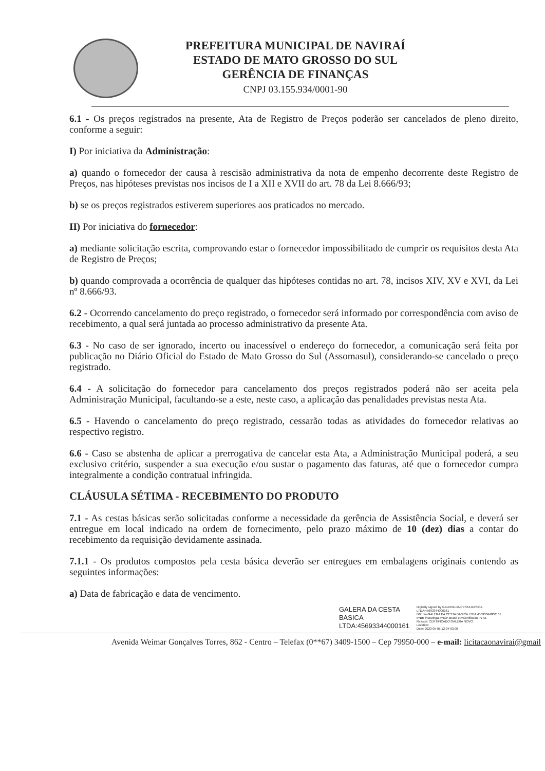PREFEITURA MUNICIPAL DE NAVIRAÍ
ESTADO DE MATO GROSSO DO SUL
GERÊNCIA DE FINANÇAS
CNPJ 03.155.934/0001-90
6.1 - Os preços registrados na presente, Ata de Registro de Preços poderão ser cancelados de pleno direito, conforme a seguir:
I) Por iniciativa da Administração:
a) quando o fornecedor der causa à rescisão administrativa da nota de empenho decorrente deste Registro de Preços, nas hipóteses previstas nos incisos de I a XII e XVII do art. 78 da Lei 8.666/93;
b) se os preços registrados estiverem superiores aos praticados no mercado.
II) Por iniciativa do fornecedor:
a) mediante solicitação escrita, comprovando estar o fornecedor impossibilitado de cumprir os requisitos desta Ata de Registro de Preços;
b) quando comprovada a ocorrência de qualquer das hipóteses contidas no art. 78, incisos XIV, XV e XVI, da Lei nº 8.666/93.
6.2 - Ocorrendo cancelamento do preço registrado, o fornecedor será informado por correspondência com aviso de recebimento, a qual será juntada ao processo administrativo da presente Ata.
6.3 - No caso de ser ignorado, incerto ou inacessível o endereço do fornecedor, a comunicação será feita por publicação no Diário Oficial do Estado de Mato Grosso do Sul (Assomasul), considerando-se cancelado o preço registrado.
6.4 - A solicitação do fornecedor para cancelamento dos preços registrados poderá não ser aceita pela Administração Municipal, facultando-se a este, neste caso, a aplicação das penalidades previstas nesta Ata.
6.5 - Havendo o cancelamento do preço registrado, cessarão todas as atividades do fornecedor relativas ao respectivo registro.
6.6 - Caso se abstenha de aplicar a prerrogativa de cancelar esta Ata, a Administração Municipal poderá, a seu exclusivo critério, suspender a sua execução e/ou sustar o pagamento das faturas, até que o fornecedor cumpra integralmente a condição contratual infringida.
CLÁUSULA SÉTIMA - RECEBIMENTO DO PRODUTO
7.1 - As cestas básicas serão solicitadas conforme a necessidade da gerência de Assistência Social, e deverá ser entregue em local indicado na ordem de fornecimento, pelo prazo máximo de 10 (dez) dias a contar do recebimento da requisição devidamente assinada.
7.1.1 - Os produtos compostos pela cesta básica deverão ser entregues em embalagens originais contendo as seguintes informações:
a) Data de fabricação e data de vencimento.
GALERA DA CESTA
BASICA
LTDA:45693344000161
Digitally signed by GALERA DA CESTA BASICA LTDA:45693344000161
DN: cn=GALERA DA CESTA BASICA LTDA:45693344000161 c=BR l=Maringa o=ICP-Brasil ou=Certificado PJ A1
Reason: CERTIFICADO GALERA NOVO
Location:
Date: 2023-05-05 12:04-03:00
Avenida Weimar Gonçalves Torres, 862 - Centro – Telefax (0**67) 3409-1500 – Cep 79950-000 – e-mail: licitacaonavirai@gmail